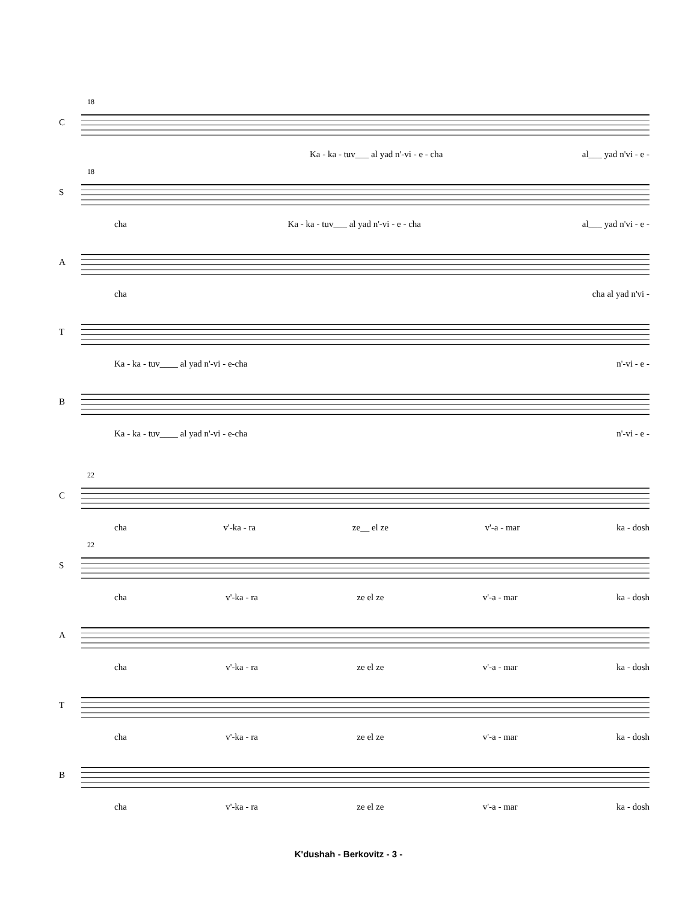18
C
Ka - ka - tuv___ al yad n'-vi - e - cha al___ yad n'vi - e -
18
S
cha Ka - ka - tuv___ al yad n'-vi - e - cha al___ yad n'vi - e -
A
cha cha al yad n'vi -
T
Ka - ka - tuv____ al yad n'-vi - e-cha n'-vi - e -
B
Ka - ka - tuv____ al yad n'-vi - e-cha n'-vi - e -
22
C
cha v'-ka - ra ze__ el ze v'-a - mar ka - dosh
22
S
cha v'-ka - ra ze el ze v'-a - mar ka - dosh
A
cha v'-ka - ra ze el ze v'-a - mar ka - dosh
T
cha v'-ka - ra ze el ze v'-a - mar ka - dosh
B
cha v'-ka - ra ze el ze v'-a - mar ka - dosh
K'dushah - Berkovitz - 3 -